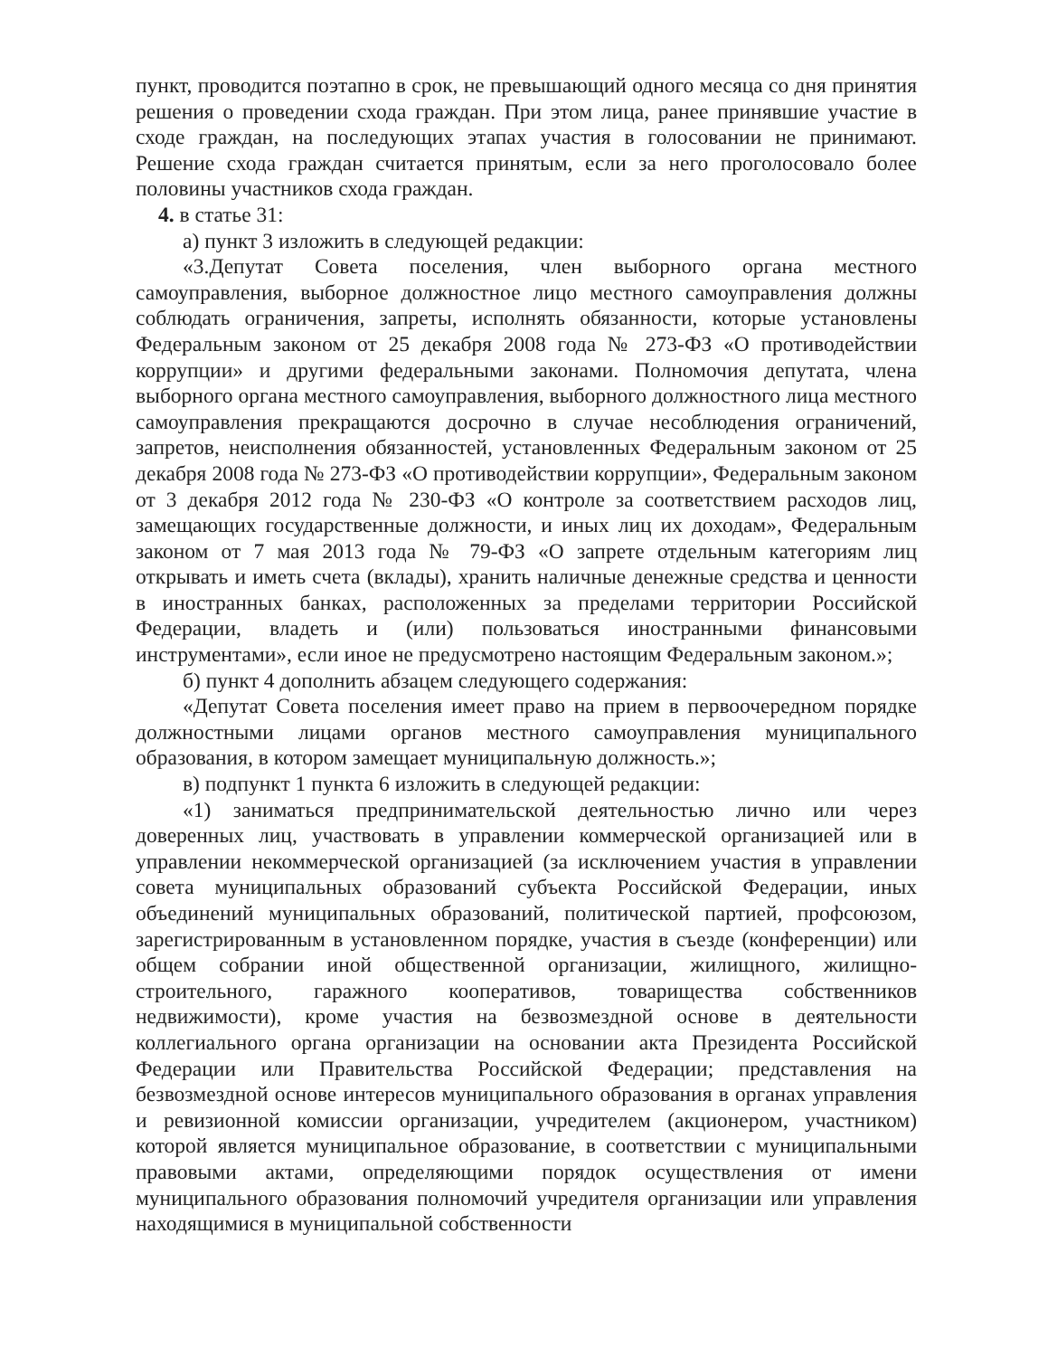пункт, проводится поэтапно в срок, не превышающий одного месяца со дня принятия решения о проведении схода граждан. При этом лица, ранее принявшие участие в сходе граждан, на последующих этапах участия в голосовании не принимают. Решение схода граждан считается принятым, если за него проголосовало более половины участников схода граждан.
4. в статье 31:
а) пункт 3 изложить в следующей редакции:
«3.Депутат Совета поселения, член выборного органа местного самоуправления, выборное должностное лицо местного самоуправления должны соблюдать ограничения, запреты, исполнять обязанности, которые установлены Федеральным законом от 25 декабря 2008 года № 273-ФЗ «О противодействии коррупции» и другими федеральными законами. Полномочия депутата, члена выборного органа местного самоуправления, выборного должностного лица местного самоуправления прекращаются досрочно в случае несоблюдения ограничений, запретов, неисполнения обязанностей, установленных Федеральным законом от 25 декабря 2008 года № 273-ФЗ «О противодействии коррупции», Федеральным законом от 3 декабря 2012 года № 230-ФЗ «О контроле за соответствием расходов лиц, замещающих государственные должности, и иных лиц их доходам», Федеральным законом от 7 мая 2013 года № 79-ФЗ «О запрете отдельным категориям лиц открывать и иметь счета (вклады), хранить наличные денежные средства и ценности в иностранных банках, расположенных за пределами территории Российской Федерации, владеть и (или) пользоваться иностранными финансовыми инструментами», если иное не предусмотрено настоящим Федеральным законом.»;
б) пункт 4 дополнить абзацем следующего содержания:
«Депутат Совета поселения имеет право на прием в первоочередном порядке должностными лицами органов местного самоуправления муниципального образования, в котором замещает муниципальную должность.»;
в) подпункт 1 пункта 6 изложить в следующей редакции:
«1) заниматься предпринимательской деятельностью лично или через доверенных лиц, участвовать в управлении коммерческой организацией или в управлении некоммерческой организацией (за исключением участия в управлении совета муниципальных образований субъекта Российской Федерации, иных объединений муниципальных образований, политической партией, профсоюзом, зарегистрированным в установленном порядке, участия в съезде (конференции) или общем собрании иной общественной организации, жилищного, жилищно-строительного, гаражного кооперативов, товарищества собственников недвижимости), кроме участия на безвозмездной основе в деятельности коллегиального органа организации на основании акта Президента Российской Федерации или Правительства Российской Федерации; представления на безвозмездной основе интересов муниципального образования в органах управления и ревизионной комиссии организации, учредителем (акционером, участником) которой является муниципальное образование, в соответствии с муниципальными правовыми актами, определяющими порядок осуществления от имени муниципального образования полномочий учредителя организации или управления находящимися в муниципальной собственности